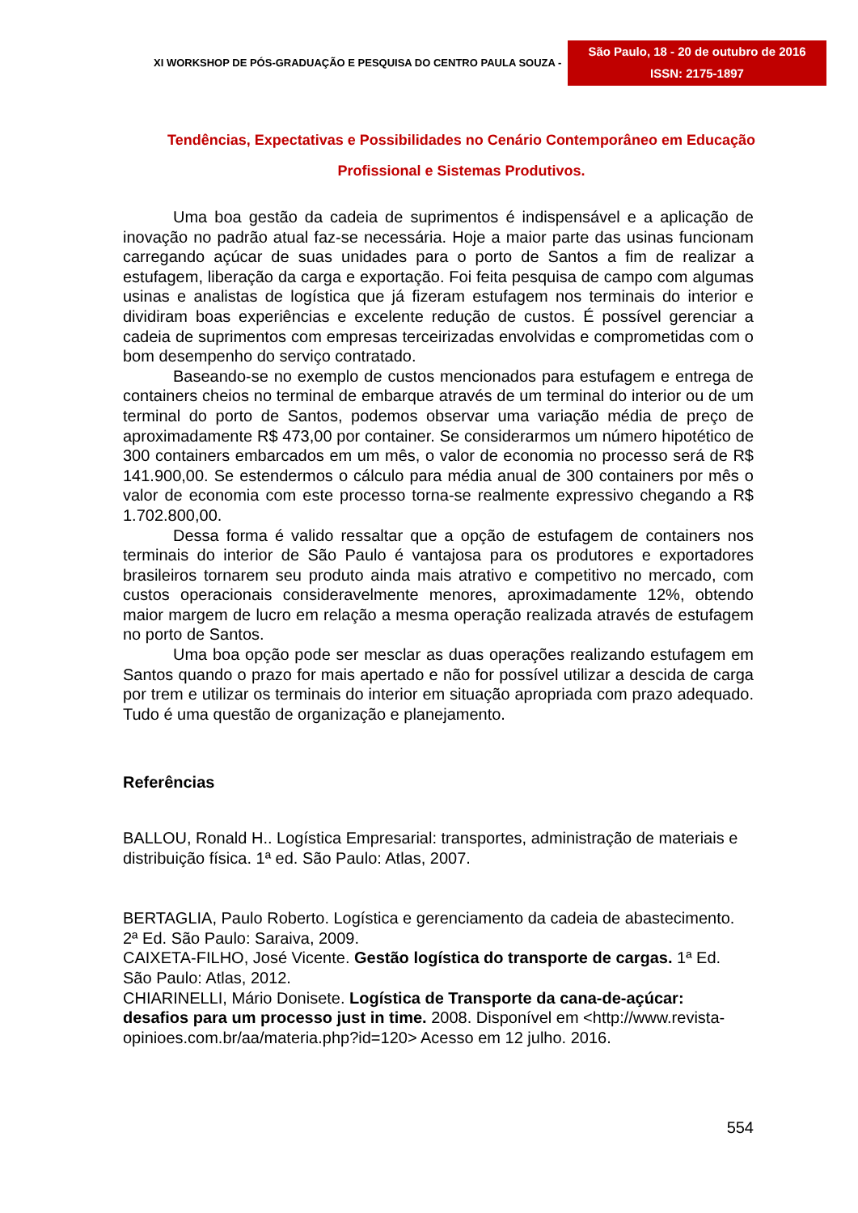XI WORKSHOP DE PÓS-GRADUAÇÃO E PESQUISA DO CENTRO PAULA SOUZA -
São Paulo, 18 - 20 de outubro de 2016
ISSN: 2175-1897
Tendências, Expectativas e Possibilidades no Cenário Contemporâneo em Educação
Profissional e Sistemas Produtivos.
Uma boa gestão da cadeia de suprimentos é indispensável e a aplicação de inovação no padrão atual faz-se necessária. Hoje a maior parte das usinas funcionam carregando açúcar de suas unidades para o porto de Santos a fim de realizar a estufagem, liberação da carga e exportação. Foi feita pesquisa de campo com algumas usinas e analistas de logística que já fizeram estufagem nos terminais do interior e dividiram boas experiências e excelente redução de custos. É possível gerenciar a cadeia de suprimentos com empresas terceirizadas envolvidas e comprometidas com o bom desempenho do serviço contratado.
Baseando-se no exemplo de custos mencionados para estufagem e entrega de containers cheios no terminal de embarque através de um terminal do interior ou de um terminal do porto de Santos, podemos observar uma variação média de preço de aproximadamente R$ 473,00 por container. Se considerarmos um número hipotético de 300 containers embarcados em um mês, o valor de economia no processo será de R$ 141.900,00. Se estendermos o cálculo para média anual de 300 containers por mês o valor de economia com este processo torna-se realmente expressivo chegando a R$ 1.702.800,00.
Dessa forma é valido ressaltar que a opção de estufagem de containers nos terminais do interior de São Paulo é vantajosa para os produtores e exportadores brasileiros tornarem seu produto ainda mais atrativo e competitivo no mercado, com custos operacionais consideravelmente menores, aproximadamente 12%, obtendo maior margem de lucro em relação a mesma operação realizada através de estufagem no porto de Santos.
Uma boa opção pode ser mesclar as duas operações realizando estufagem em Santos quando o prazo for mais apertado e não for possível utilizar a descida de carga por trem e utilizar os terminais do interior em situação apropriada com prazo adequado. Tudo é uma questão de organização e planejamento.
Referências
BALLOU, Ronald H.. Logística Empresarial: transportes, administração de materiais e distribuição física. 1ª ed. São Paulo: Atlas, 2007.
BERTAGLIA, Paulo Roberto. Logística e gerenciamento da cadeia de abastecimento. 2ª Ed. São Paulo: Saraiva, 2009.
CAIXETA-FILHO, José Vicente. Gestão logística do transporte de cargas. 1ª Ed. São Paulo: Atlas, 2012.
CHIARINELLI, Mário Donisete. Logística de Transporte da cana-de-açúcar: desafios para um processo just in time. 2008. Disponível em <http://www.revista-opinioes.com.br/aa/materia.php?id=120> Acesso em 12 julho. 2016.
554